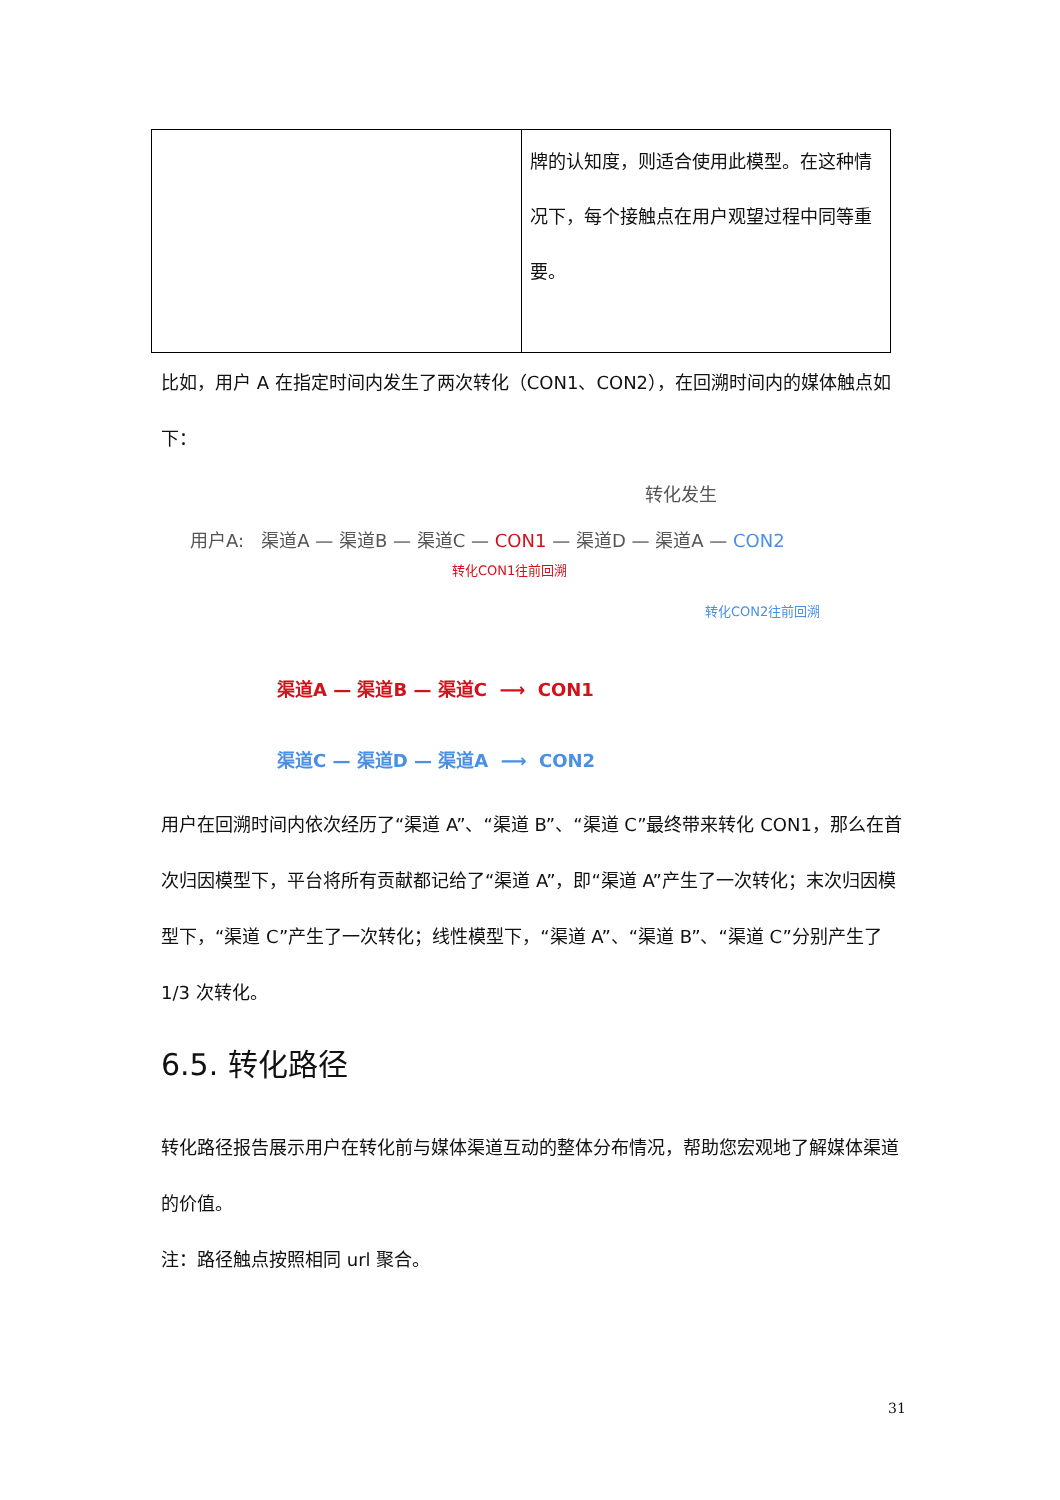| | 牌的认知度，则适合使用此模型。在这种情况下，每个接触点在用户观望过程中同等重要。 |
比如，用户 A 在指定时间内发生了两次转化（CON1、CON2），在回溯时间内的媒体触点如下：
转化发生
用户A: 渠道A — 渠道B — 渠道C — CON1 — 渠道D — 渠道A — CON2
转化CON1往前回溯
转化CON2往前回溯
渠道A — 渠道B — 渠道C ⟶ CON1
渠道C — 渠道D — 渠道A ⟶ CON2
用户在回溯时间内依次经历了“渠道 A”、“渠道 B”、“渠道 C”最终带来转化 CON1，那么在首次归因模型下，平台将所有贡献都记给了“渠道 A”，即“渠道 A”产生了一次转化；末次归因模型下，“渠道 C”产生了一次转化；线性模型下，“渠道 A”、“渠道 B”、“渠道 C”分别产生了 1/3 次转化。
6.5. 转化路径
转化路径报告展示用户在转化前与媒体渠道互动的整体分布情况，帮助您宏观地了解媒体渠道的价值。
注：路径触点按照相同 url 聚合。
31